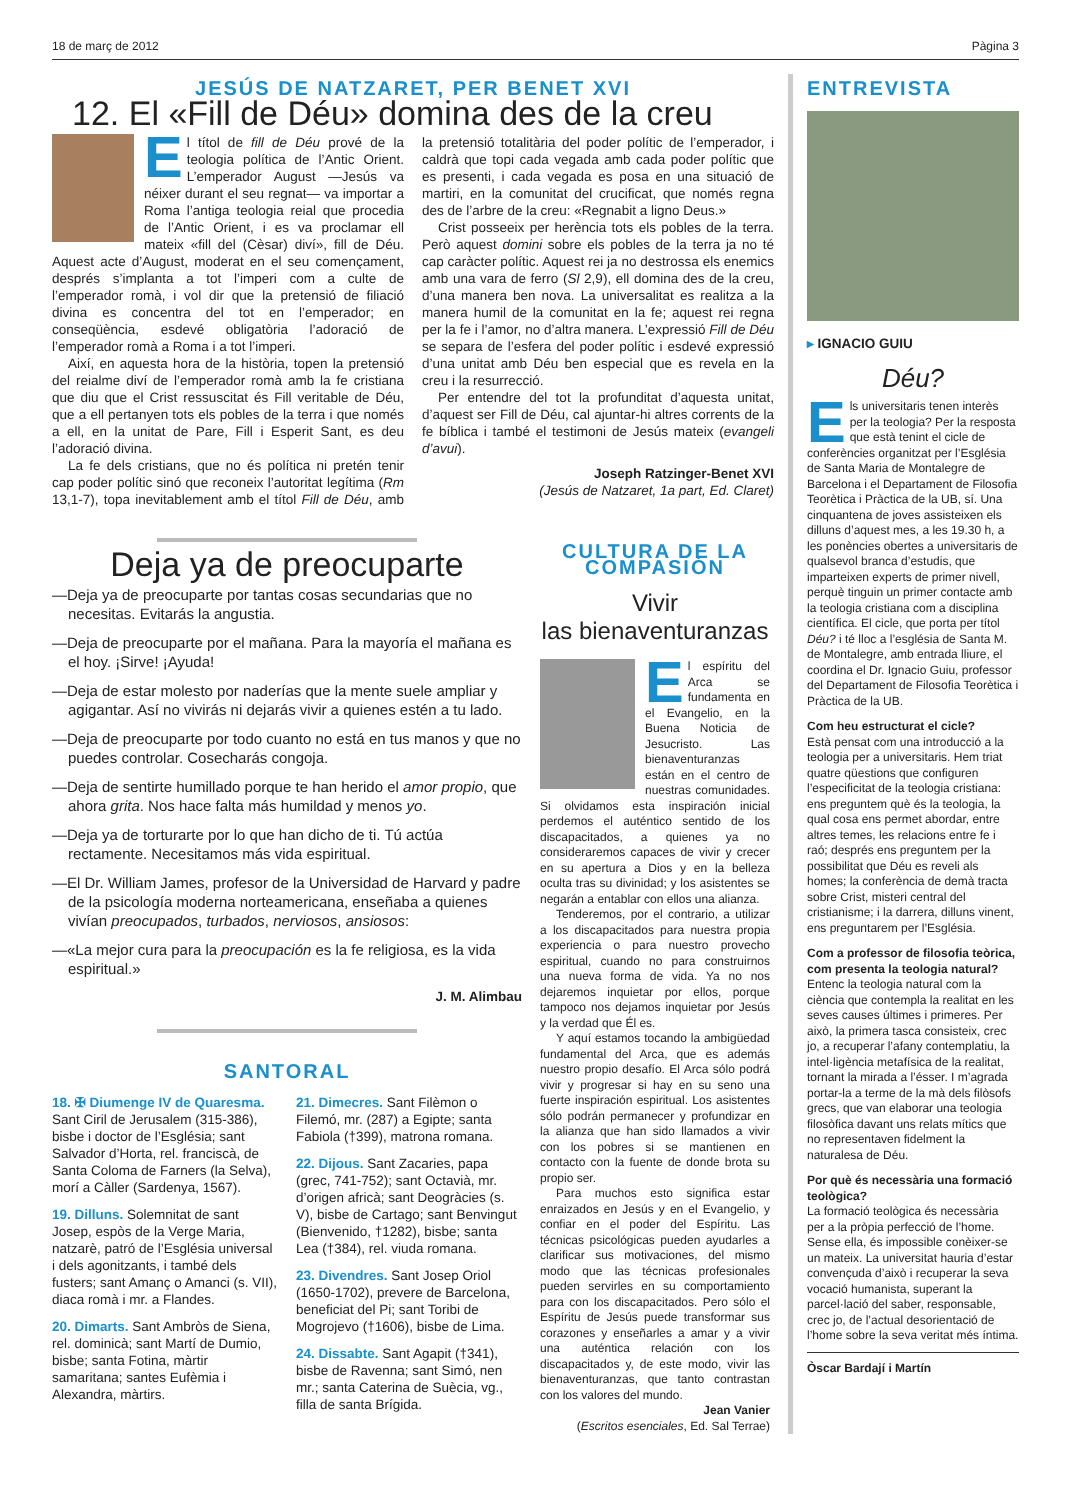18 de març de 2012 Pàgina 3
JESÚS DE NATZARET, PER BENET XVI
12. El «Fill de Déu» domina des de la creu
El títol de fill de Déu prové de la teologia política de l’Antic Orient. L’emperador August —Jesús va néixer durant el seu regnat— va importar a Roma l’antiga teologia reial que procedia de l’Antic Orient, i es va proclamar ell mateix «fill del (Cèsar) diví», fill de Déu. Aquest acte d’August, moderat en el seu començament, després s’implanta a tot l’imperi com a culte de l’emperador romà, i vol dir que la pretensió de filiació divina es concentra del tot en l’emperador; en conseqüència, esdevé obligatòria l’adoració de l’emperador romà a Roma i a tot l’imperi.
Així, en aquesta hora de la història, topen la pretensió del reialme diví de l’emperador romà amb la fe cristiana que diu que el Crist ressuscitat és Fill veritable de Déu, que a ell pertanyen tots els pobles de la terra i que només a ell, en la unitat de Pare, Fill i Esperit Sant, es deu l’adoració divina.
La fe dels cristians, que no és política ni pretén tenir cap poder polític sinó que reconeix l’autoritat legítima (Rm 13,1-7), topa inevitablement amb el títol Fill de Déu, amb la pretensió totalitària del poder polític de l’emperador, i caldrà que topi cada vegada amb cada poder polític que es presenti, i cada vegada es posa en una situació de martiri, en la comunitat del crucificat, que només regna des de l’arbre de la creu: «Regnabit a ligno Deus.»
Crist posseeix per herència tots els pobles de la terra. Però aquest domini sobre els pobles de la terra ja no té cap caràcter polític. Aquest rei ja no destrossa els enemics amb una vara de ferro (Sl 2,9), ell domina des de la creu, d’una manera ben nova. La universalitat es realitza a la manera humil de la comunitat en la fe; aquest rei regna per la fe i l’amor, no d’altra manera. L’expressió Fill de Déu se separa de l’esfera del poder polític i esdevé expressió d’una unitat amb Déu ben especial que es revela en la creu i la resurrecció.
Per entendre del tot la profunditat d’aquesta unitat, d’aquest ser Fill de Déu, cal ajuntar-hi altres corrents de la fe bíblica i també el testimoni de Jesús mateix (evangeli d’avui).
Joseph Ratzinger-Benet XVI
(Jesús de Natzaret, 1a part, Ed. Claret)
Deja ya de preocuparte
—Deja ya de preocuparte por tantas cosas secundarias que no necesitas. Evitarás la angustia.
—Deja de preocuparte por el mañana. Para la mayoría el mañana es el hoy. ¡Sirve! ¡Ayuda!
—Deja de estar molesto por naderías que la mente suele ampliar y agigantar. Así no vivirás ni dejarás vivir a quienes estén a tu lado.
—Deja de preocuparte por todo cuanto no está en tus manos y que no puedes controlar. Cosecharás congoja.
—Deja de sentirte humillado porque te han herido el amor propio, que ahora grita. Nos hace falta más humildad y menos yo.
—Deja ya de torturarte por lo que han dicho de ti. Tú actúa rectamente. Necesitamos más vida espiritual.
—El Dr. William James, profesor de la Universidad de Harvard y padre de la psicología moderna norteamericana, enseñaba a quienes vivían preocupados, turbados, nerviosos, ansiosos:
—«La mejor cura para la preocupación es la fe religiosa, es la vida espiritual.»
J. M. Alimbau
SANTORAL
18. ✠ Diumenge IV de Quaresma. Sant Ciril de Jerusalem (315-386), bisbe i doctor de l’Església; sant Salvador d’Horta, rel. franciscà, de Santa Coloma de Farners (la Selva), morí a Càller (Sardenya, 1567).
19. Dilluns. Solemnitat de sant Josep, espòs de la Verge Maria, natzarè, patró de l’Església universal i dels agonitzants, i també dels fusters; sant Amanç o Amanci (s. VII), diaca romà i mr. a Flandes.
20. Dimarts. Sant Ambròs de Siena, rel. dominicà; sant Martí de Dumio, bisbe; santa Fotina, màrtir samaritana; santes Eufèmia i Alexandra, màrtirs.
21. Dimecres. Sant Filèmon o Filemó, mr. (287) a Egipte; santa Fabiola (†399), matrona romana.
22. Dijous. Sant Zacaries, papa (grec, 741-752); sant Octavià, mr. d’origen africà; sant Deogràcies (s. V), bisbe de Cartago; sant Benvingut (Bienvenido, †1282), bisbe; santa Lea (†384), rel. viuda romana.
23. Divendres. Sant Josep Oriol (1650-1702), prevere de Barcelona, beneficiat del Pi; sant Toribi de Mogrojevo (†1606), bisbe de Lima.
24. Dissabte. Sant Agapit (†341), bisbe de Ravenna; sant Simó, nen mr.; santa Caterina de Suècia, vg., filla de santa Brígida.
CULTURA DE LA COMPASIÓN
Vivir
las bienaventuranzas
El espíritu del Arca se fundamenta en el Evangelio, en la Buena Noticia de Jesucristo. Las bienaventuranzas están en el centro de nuestras comunidades. Si olvidamos esta inspiración inicial perdemos el auténtico sentido de los discapacitados, a quienes ya no consideraremos capaces de vivir y crecer en su apertura a Dios y en la belleza oculta tras su divinidad; y los asistentes se negarán a entablar con ellos una alianza.
Tenderemos, por el contrario, a utilizar a los discapacitados para nuestra propia experiencia o para nuestro provecho espiritual, cuando no para construirnos una nueva forma de vida. Ya no nos dejaremos inquietar por ellos, porque tampoco nos dejamos inquietar por Jesús y la verdad que Él es.
Y aquí estamos tocando la ambigüedad fundamental del Arca, que es además nuestro propio desafío. El Arca sólo podrá vivir y progresar si hay en su seno una fuerte inspiración espiritual. Los asistentes sólo podrán permanecer y profundizar en la alianza que han sido llamados a vivir con los pobres si se mantienen en contacto con la fuente de donde brota su propio ser.
Para muchos esto significa estar enraizados en Jesús y en el Evangelio, y confiar en el poder del Espíritu. Las técnicas psicológicas pueden ayudarles a clarificar sus motivaciones, del mismo modo que las técnicas profesionales pueden servirles en su comportamiento para con los discapacitados. Pero sólo el Espíritu de Jesús puede transformar sus corazones y enseñarles a amar y a vivir una auténtica relación con los discapacitados y, de este modo, vivir las bienaventuranzas, que tanto contrastan con los valores del mundo.
Jean Vanier
(Escritos esenciales, Ed. Sal Terrae)
ENTREVISTA
▸ IGNACIO GUIU
Déu?
Els universitaris tenen interès per la teologia? Per la resposta que està tenint el cicle de conferències organitzat per l’Església de Santa Maria de Montalegre de Barcelona i el Departament de Filosofia Teorètica i Pràctica de la UB, sí. Una cinquantena de joves assisteixen els dilluns d’aquest mes, a les 19.30 h, a les ponències obertes a universitaris de qualsevol branca d’estudis, que imparteixen experts de primer nivell, perquè tinguin un primer contacte amb la teologia cristiana com a disciplina científica. El cicle, que porta per títol Déu? i té lloc a l’església de Santa M. de Montalegre, amb entrada lliure, el coordina el Dr. Ignacio Guiu, professor del Departament de Filosofia Teorètica i Pràctica de la UB.
Com heu estructurat el cicle?
Està pensat com una introducció a la teologia per a universitaris. Hem triat quatre qüestions que configuren l’especificitat de la teologia cristiana: ens preguntem què és la teologia, la qual cosa ens permet abordar, entre altres temes, les relacions entre fe i raó; després ens preguntem per la possibilitat que Déu es reveli als homes; la conferència de demà tracta sobre Crist, misteri central del cristianisme; i la darrera, dilluns vinent, ens preguntarem per l’Església.
Com a professor de filosofia teòrica, com presenta la teologia natural?
Entenc la teologia natural com la ciència que contempla la realitat en les seves causes últimes i primeres. Per això, la primera tasca consisteix, crec jo, a recuperar l’afany contemplatiu, la intel·ligència metafísica de la realitat, tornant la mirada a l’ésser. I m’agrada portar-la a terme de la mà dels filòsofs grecs, que van elaborar una teologia filosòfica davant uns relats mítics que no representaven fidelment la naturalesa de Déu.
Por què és necessària una formació teològica?
La formació teològica és necessària per a la pròpia perfecció de l’home. Sense ella, és impossible conèixer-se un mateix. La universitat hauria d’estar convençuda d’això i recuperar la seva vocació humanista, superant la parcel·lació del saber, responsable, crec jo, de l’actual desorientació de l’home sobre la seva veritat més íntima.
Òscar Bardají i Martín